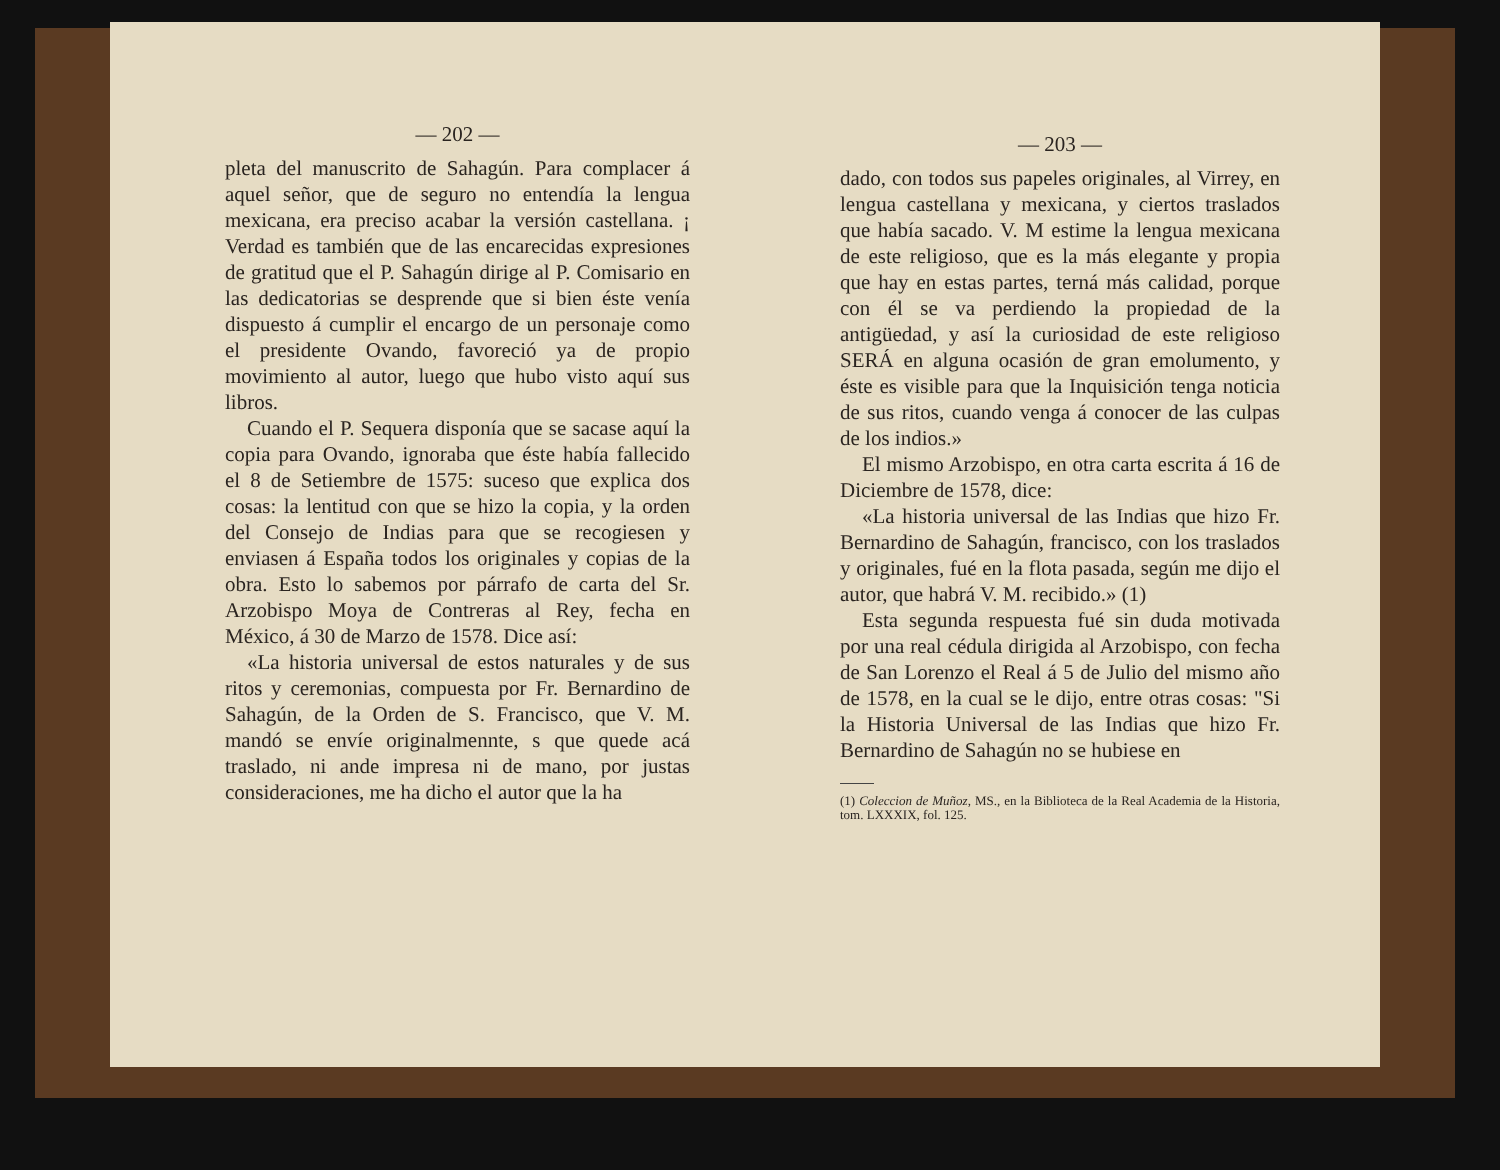— 202 —
pleta del manuscrito de Sahagún. Para complacer á aquel señor, que de seguro no entendía la lengua mexicana, era preciso acabar la versión castellana. ¡ Verdad es también que de las encarecidas expresiones de gratitud que el P. Sahagún dirige al P. Comisario en las dedicatorias se desprende que si bien éste venía dispuesto á cumplir el encargo de un personaje como el presidente Ovando, favoreció ya de propio movimiento al autor, luego que hubo visto aquí sus libros.
Cuando el P. Sequera disponía que se sacase aquí la copia para Ovando, ignoraba que éste había fallecido el 8 de Setiembre de 1575: suceso que explica dos cosas: la lentitud con que se hizo la copia, y la orden del Consejo de Indias para que se recogiesen y enviasen á España todos los originales y copias de la obra. Esto lo sabemos por párrafo de carta del Sr. Arzobispo Moya de Contreras al Rey, fecha en México, á 30 de Marzo de 1578. Dice así:
«La historia universal de estos naturales y de sus ritos y ceremonias, compuesta por Fr. Bernardino de Sahagún, de la Orden de S. Francisco, que V. M. mandó se envíe originalmennte, s que quede acá traslado, ni ande impresa ni de mano, por justas consideraciones, me ha dicho el autor que la ha
— 203 —
dado, con todos sus papeles originales, al Virrey, en lengua castellana y mexicana, y ciertos traslados que había sacado. V. M estime la lengua mexicana de este religioso, que es la más elegante y propia que hay en estas partes, terná más calidad, porque con él se va perdiendo la propiedad de la antigüedad, y así la curiosidad de este religioso SERÁ en alguna ocasión de gran emolumento, y éste es visible para que la Inquisición tenga noticia de sus ritos, cuando venga á conocer de las culpas de los indios.»
El mismo Arzobispo, en otra carta escrita á 16 de Diciembre de 1578, dice:
«La historia universal de las Indias que hizo Fr. Bernardino de Sahagún, francisco, con los traslados y originales, fué en la flota pasada, según me dijo el autor, que habrá V. M. recibido.» (1)
Esta segunda respuesta fué sin duda motivada por una real cédula dirigida al Arzobispo, con fecha de San Lorenzo el Real á 5 de Julio del mismo año de 1578, en la cual se le dijo, entre otras cosas: "Si la Historia Universal de las Indias que hizo Fr. Bernardino de Sahagún no se hubiese en
(1) Coleccion de Muñoz, MS., en la Biblioteca de la Real Academia de la Historia, tom. LXXXIX, fol. 125.